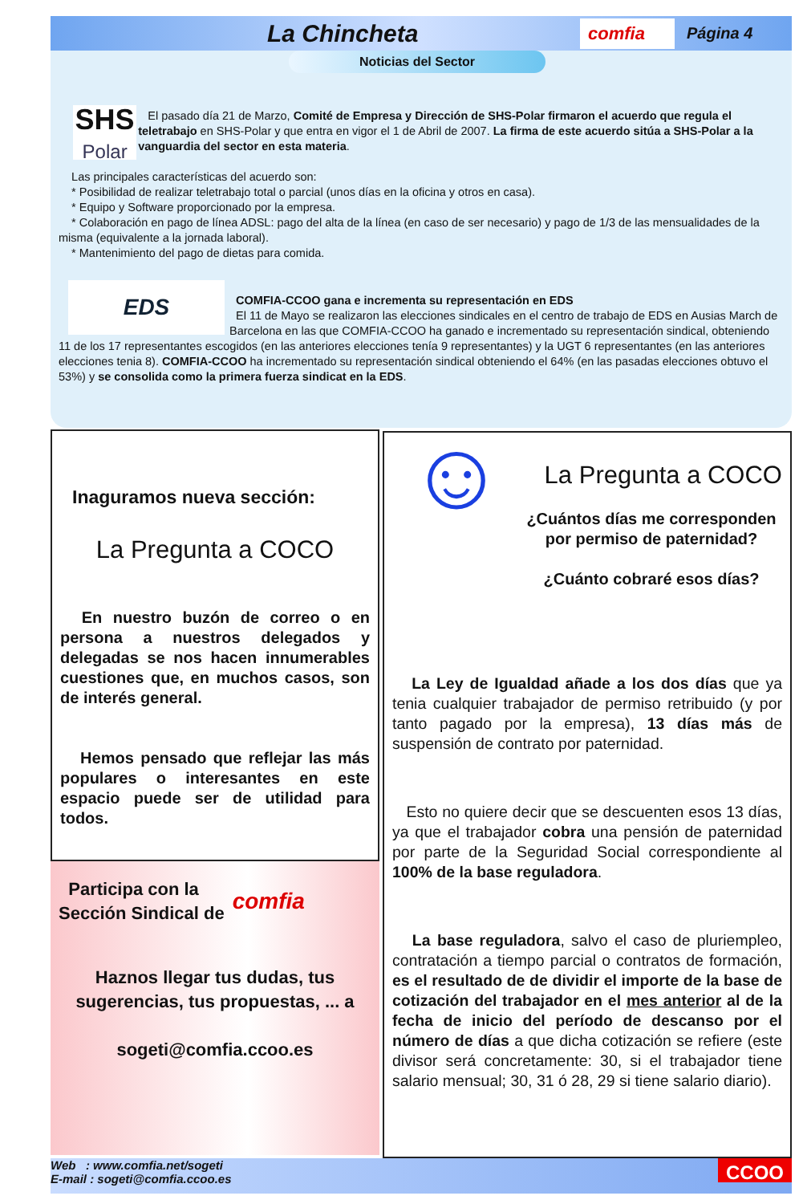La Chincheta
comfia
Página 4
Noticias del Sector
SHS
Polar
El pasado día 21 de Marzo, Comité de Empresa y Dirección de SHS-Polar firmaron el acuerdo que regula el teletrabajo en SHS-Polar y que entra en vigor el 1 de Abril de 2007. La firma de este acuerdo sitúa a SHS-Polar a la vanguardia del sector en esta materia.
Las principales características del acuerdo son:
* Posibilidad de realizar teletrabajo total o parcial (unos días en la oficina y otros en casa).
* Equipo y Software proporcionado por la empresa.
* Colaboración en pago de línea ADSL: pago del alta de la línea (en caso de ser necesario) y pago de 1/3 de las mensualidades de la misma (equivalente a la jornada laboral).
* Mantenimiento del pago de dietas para comida.
EDS
COMFIA-CCOO gana e incrementa su representación en EDS
El 11 de Mayo se realizaron las elecciones sindicales en el centro de trabajo de EDS en Ausias March de Barcelona en las que COMFIA-CCOO ha ganado e incrementado su representación sindical, obteniendo 11 de los 17 representantes escogidos (en las anteriores elecciones tenía 9 representantes) y la UGT 6 representantes (en las anteriores elecciones tenia 8). COMFIA-CCOO ha incrementado su representación sindical obteniendo el 64% (en las pasadas elecciones obtuvo el 53%) y se consolida como la primera fuerza sindicat en la EDS.
Inaguramos nueva sección:
La Pregunta a COCO
En nuestro buzón de correo o en persona a nuestros delegados y delegadas se nos hacen innumerables cuestiones que, en muchos casos, son de interés general.
Hemos pensado que reflejar las más populares o interesantes en este espacio puede ser de utilidad para todos.
Participa con la
Sección Sindical de
comfia
Haznos llegar tus dudas, tus sugerencias, tus propuestas, ... a
sogeti@comfia.ccoo.es
☺
La Pregunta a COCO
¿Cuántos días me corresponden por permiso de paternidad?
¿Cuánto cobraré esos días?
La Ley de Igualdad añade a los dos días que ya tenia cualquier trabajador de permiso retribuido (y por tanto pagado por la empresa), 13 días más de suspensión de contrato por paternidad.
Esto no quiere decir que se descuenten esos 13 días, ya que el trabajador cobra una pensión de paternidad por parte de la Seguridad Social correspondiente al 100% de la base reguladora.
La base reguladora, salvo el caso de pluriempleo, contratación a tiempo parcial o contratos de formación, es el resultado de de dividir el importe de la base de cotización del trabajador en el mes anterior al de la fecha de inicio del período de descanso por el número de días a que dicha cotización se refiere (este divisor será concretamente: 30, si el trabajador tiene salario mensual; 30, 31 ó 28, 29 si tiene salario diario).
Web : www.comfia.net/sogeti
E-mail : sogeti@comfia.ccoo.es
CCOO